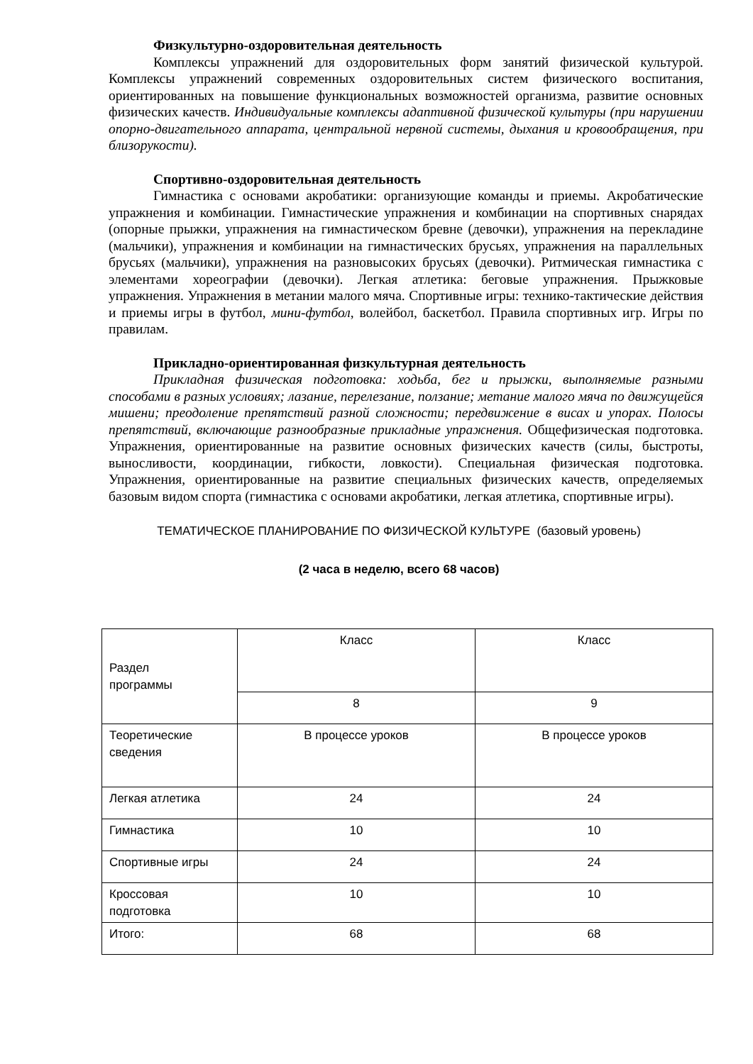Физкультурно-оздоровительная деятельность
Комплексы упражнений для оздоровительных форм занятий физической культурой. Комплексы упражнений современных оздоровительных систем физического воспитания, ориентированных на повышение функциональных возможностей организма, развитие основных физических качеств. Индивидуальные комплексы адаптивной физической культуры (при нарушении опорно-двигательного аппарата, центральной нервной системы, дыхания и кровообращения, при близорукости).
Спортивно-оздоровительная деятельность
Гимнастика с основами акробатики: организующие команды и приемы. Акробатические упражнения и комбинации. Гимнастические упражнения и комбинации на спортивных снарядах (опорные прыжки, упражнения на гимнастическом бревне (девочки), упражнения на перекладине (мальчики), упражнения и комбинации на гимнастических брусьях, упражнения на параллельных брусьях (мальчики), упражнения на разновысоких брусьях (девочки). Ритмическая гимнастика с элементами хореографии (девочки). Легкая атлетика: беговые упражнения. Прыжковые упражнения. Упражнения в метании малого мяча. Спортивные игры: технико-тактические действия и приемы игры в футбол, мини-футбол, волейбол, баскетбол. Правила спортивных игр. Игры по правилам.
Прикладно-ориентированная физкультурная деятельность
Прикладная физическая подготовка: ходьба, бег и прыжки, выполняемые разными способами в разных условиях; лазание, перелезание, ползание; метание малого мяча по движущейся мишени; преодоление препятствий разной сложности; передвижение в висах и упорах. Полосы препятствий, включающие разнообразные прикладные упражнения. Общефизическая подготовка. Упражнения, ориентированные на развитие основных физических качеств (силы, быстроты, выносливости, координации, гибкости, ловкости). Специальная физическая подготовка. Упражнения, ориентированные на развитие специальных физических качеств, определяемых базовым видом спорта (гимнастика с основами акробатики, легкая атлетика, спортивные игры).
ТЕМАТИЧЕСКОЕ ПЛАНИРОВАНИЕ ПО ФИЗИЧЕСКОЙ КУЛЬТУРЕ (базовый уровень)
(2 часа в неделю, всего 68 часов)
| Раздел программы | Класс | Класс |
| | 8 | 9 |
| Теоретические сведения | В процессе уроков | В процессе уроков |
| Легкая атлетика | 24 | 24 |
| Гимнастика | 10 | 10 |
| Спортивные игры | 24 | 24 |
| Кроссовая подготовка | 10 | 10 |
| Итого: | 68 | 68 |